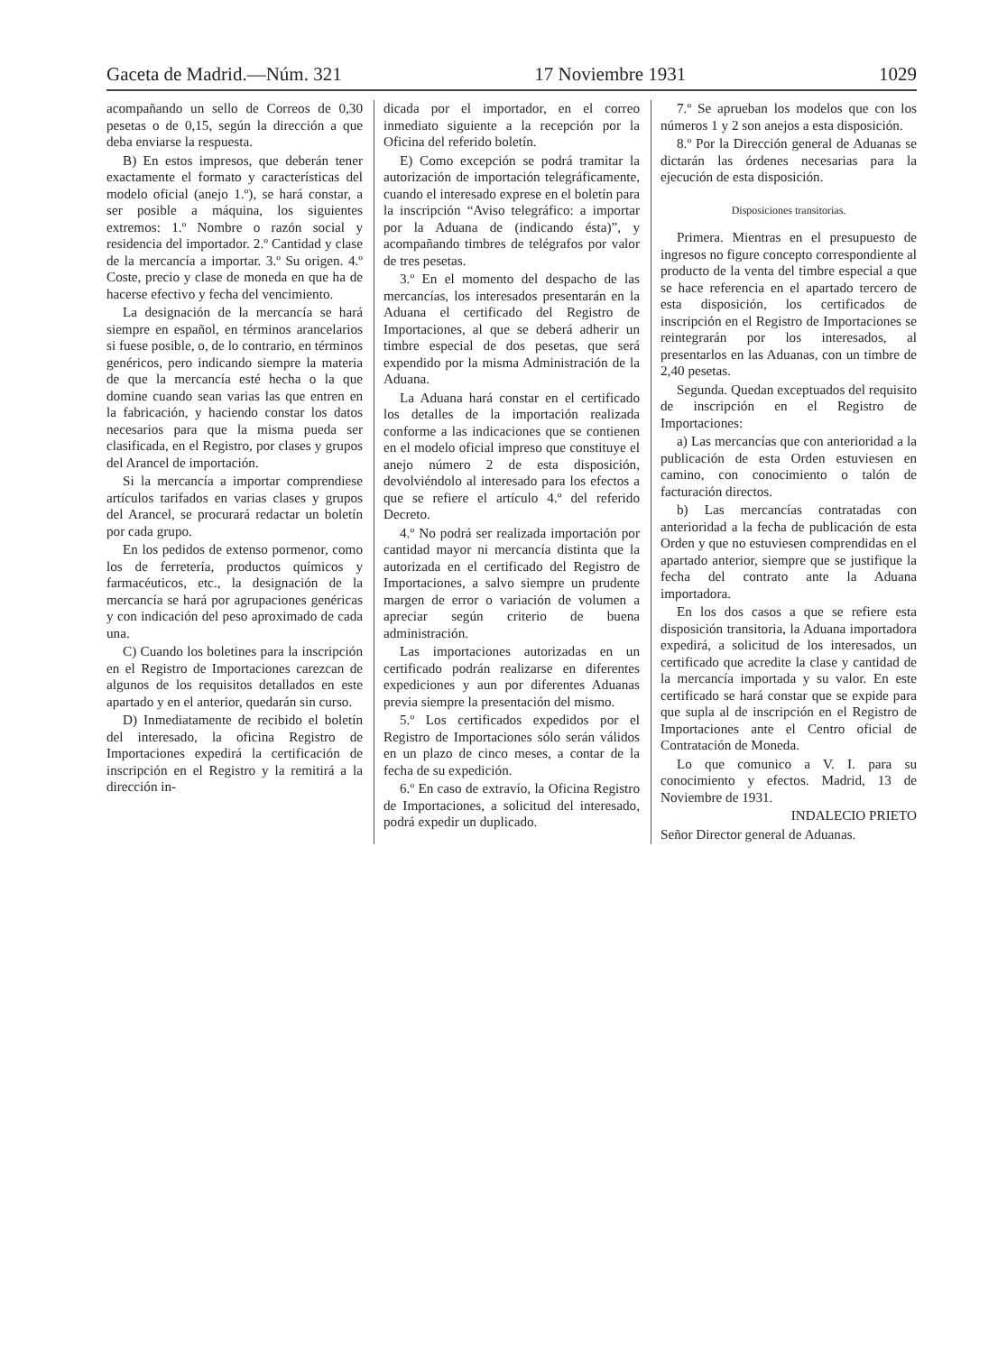Gaceta de Madrid.—Núm. 321 17 Noviembre 1931 1029
acompañando un sello de Correos de 0,30 pesetas o de 0,15, según la dirección a que deba enviarse la respuesta.
B) En estos impresos, que deberán tener exactamente el formato y características del modelo oficial (anejo 1.º), se hará constar, a ser posible a máquina, los siguientes extremos: 1.º Nombre o razón social y residencia del importador. 2.º Cantidad y clase de la mercancía a importar. 3.º Su origen. 4.º Coste, precio y clase de moneda en que ha de hacerse efectivo y fecha del vencimiento.
La designación de la mercancía se hará siempre en español, en términos arancelarios si fuese posible, o, de lo contrario, en términos genéricos, pero indicando siempre la materia de que la mercancía esté hecha o la que domine cuando sean varias las que entren en la fabricación, y haciendo constar los datos necesarios para que la misma pueda ser clasificada, en el Registro, por clases y grupos del Arancel de importación.
Si la mercancía a importar comprendiese artículos tarifados en varias clases y grupos del Arancel, se procurará redactar un boletín por cada grupo.
En los pedidos de extenso pormenor, como los de ferretería, productos químicos y farmacéuticos, etc., la designación de la mercancía se hará por agrupaciones genéricas y con indicación del peso aproximado de cada una.
C) Cuando los boletines para la inscripción en el Registro de Importaciones carezcan de algunos de los requisitos detallados en este apartado y en el anterior, quedarán sin curso.
D) Inmediatamente de recibido el boletín del interesado, la oficina Registro de Importaciones expedirá la certificación de inscripción en el Registro y la remitirá a la dirección in-
dicada por el importador, en el correo inmediato siguiente a la recepción por la Oficina del referido boletín.
E) Como excepción se podrá tramitar la autorización de importación telegráficamente, cuando el interesado exprese en el boletín para la inscripción “Aviso telegráfico: a importar por la Aduana de (indicando ésta)”, y acompañando timbres de telégrafos por valor de tres pesetas.
3.º En el momento del despacho de las mercancías, los interesados presentarán en la Aduana el certificado del Registro de Importaciones, al que se deberá adherir un timbre especial de dos pesetas, que será expendido por la misma Administración de la Aduana.
La Aduana hará constar en el certificado los detalles de la importación realizada conforme a las indicaciones que se contienen en el modelo oficial impreso que constituye el anejo número 2 de esta disposición, devolviéndolo al interesado para los efectos a que se refiere el artículo 4.º del referido Decreto.
4.º No podrá ser realizada importación por cantidad mayor ni mercancía distinta que la autorizada en el certificado del Registro de Importaciones, a salvo siempre un prudente margen de error o variación de volumen a apreciar según criterio de buena administración.
Las importaciones autorizadas en un certificado podrán realizarse en diferentes expediciones y aun por diferentes Aduanas previa siempre la presentación del mismo.
5.º Los certificados expedidos por el Registro de Importaciones sólo serán válidos en un plazo de cinco meses, a contar de la fecha de su expedición.
6.º En caso de extravío, la Oficina Registro de Importaciones, a solicitud del interesado, podrá expedir un duplicado.
7.º Se aprueban los modelos que con los números 1 y 2 son anejos a esta disposición.
8.º Por la Dirección general de Aduanas se dictarán las órdenes necesarias para la ejecución de esta disposición.
Disposiciones transitorias.
Primera. Mientras en el presupuesto de ingresos no figure concepto correspondiente al producto de la venta del timbre especial a que se hace referencia en el apartado tercero de esta disposición, los certificados de inscripción en el Registro de Importaciones se reintegrarán por los interesados, al presentarlos en las Aduanas, con un timbre de 2,40 pesetas.
Segunda. Quedan exceptuados del requisito de inscripción en el Registro de Importaciones:
a) Las mercancías que con anterioridad a la publicación de esta Orden estuviesen en camino, con conocimiento o talón de facturación directos.
b) Las mercancías contratadas con anterioridad a la fecha de publicación de esta Orden y que no estuviesen comprendidas en el apartado anterior, siempre que se justifique la fecha del contrato ante la Aduana importadora.
En los dos casos a que se refiere esta disposición transitoria, la Aduana importadora expedirá, a solicitud de los interesados, un certificado que acredite la clase y cantidad de la mercancía importada y su valor. En este certificado se hará constar que se expide para que supla al de inscripción en el Registro de Importaciones ante el Centro oficial de Contratación de Moneda.
Lo que comunico a V. I. para su conocimiento y efectos. Madrid, 13 de Noviembre de 1931.
INDALECIO PRIETO
Señor Director general de Aduanas.